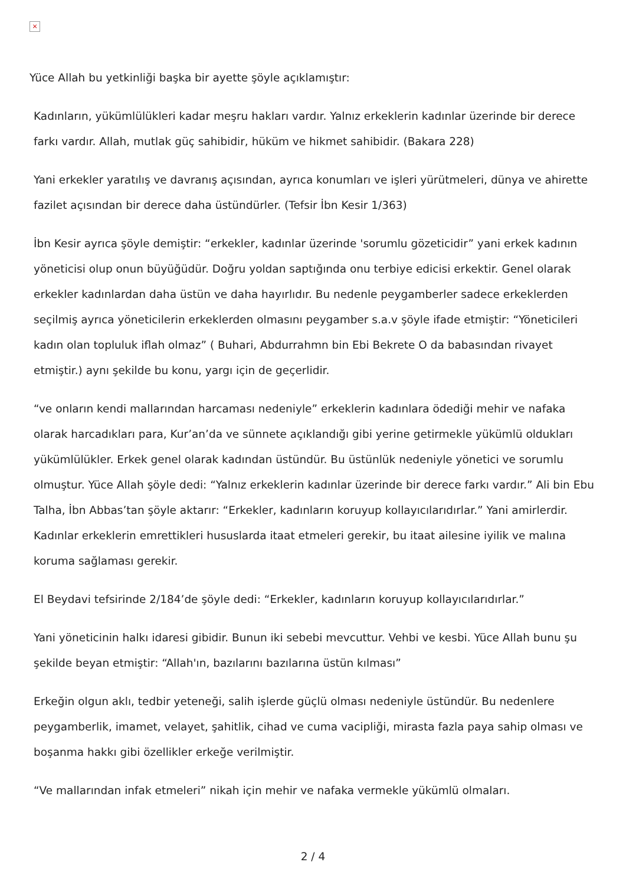×
Yüce Allah bu yetkinliği başka bir ayette şöyle açıklamıştır:
Kadınların, yükümlülükleri kadar meşru hakları vardır. Yalnız erkeklerin kadınlar üzerinde bir derece farkı vardır. Allah, mutlak güç sahibidir, hüküm ve hikmet sahibidir. (Bakara 228)
Yani erkekler yaratılış ve davranış açısından, ayrıca konumları ve işleri yürütmeleri, dünya ve ahirette fazilet açısından bir derece daha üstündürler. (Tefsir İbn Kesir 1/363)
İbn Kesir ayrıca şöyle demiştir: “erkekler, kadınlar üzerinde 'sorumlu gözeticidir” yani erkek kadının yöneticisi olup onun büyüğüdür. Doğru yoldan saptığında onu terbiye edicisi erkektir. Genel olarak erkekler kadınlardan daha üstün ve daha hayırlıdır. Bu nedenle peygamberler sadece erkeklerden seçilmiş ayrıca yöneticilerin erkeklerden olmasını peygamber s.a.v şöyle ifade etmiştir: “Yöneticileri kadın olan topluluk iflah olmaz” ( Buhari, Abdurrahmn bin Ebi Bekrete O da babasından rivayet etmiştir.) aynı şekilde bu konu, yargı için de geçerlidir.
“ve onların kendi mallarından harcaması nedeniyle” erkeklerin kadınlara ödediği mehir ve nafaka olarak harcadıkları para, Kur’an’da ve sünnete açıklandığı gibi yerine getirmekle yükümlü oldukları yükümlülükler. Erkek genel olarak kadından üstündür. Bu üstünlük nedeniyle yönetici ve sorumlu olmuştur. Yüce Allah şöyle dedi: “Yalnız erkeklerin kadınlar üzerinde bir derece farkı vardır.” Ali bin Ebu Talha, İbn Abbas’tan şöyle aktarır: “Erkekler, kadınların koruyup kollayıcılarıdırlar.” Yani amirlerdir. Kadınlar erkeklerin emrettikleri hususlarda itaat etmeleri gerekir, bu itaat ailesine iyilik ve malına koruma sağlaması gerekir.
El Beydavi tefsirinde 2/184’de şöyle dedi: “Erkekler, kadınların koruyup kollayıcılarıdırlar.”
Yani yöneticinin halkı idaresi gibidir. Bunun iki sebebi mevcuttur. Vehbi ve kesbi. Yüce Allah bunu şu şekilde beyan etmiştir: “Allah'ın, bazılarını bazılarına üstün kılması”
Erkeğin olgun aklı, tedbir yeteneği, salih işlerde güçlü olması nedeniyle üstündür. Bu nedenlere peygamberlik, imamet, velayet, şahitlik, cihad ve cuma vacipliği, mirasta fazla paya sahip olması ve boşanma hakkı gibi özellikler erkeğe verilmiştir.
“Ve mallarından infak etmeleri” nikah için mehir ve nafaka vermekle yükümlü olmaları.
2 / 4